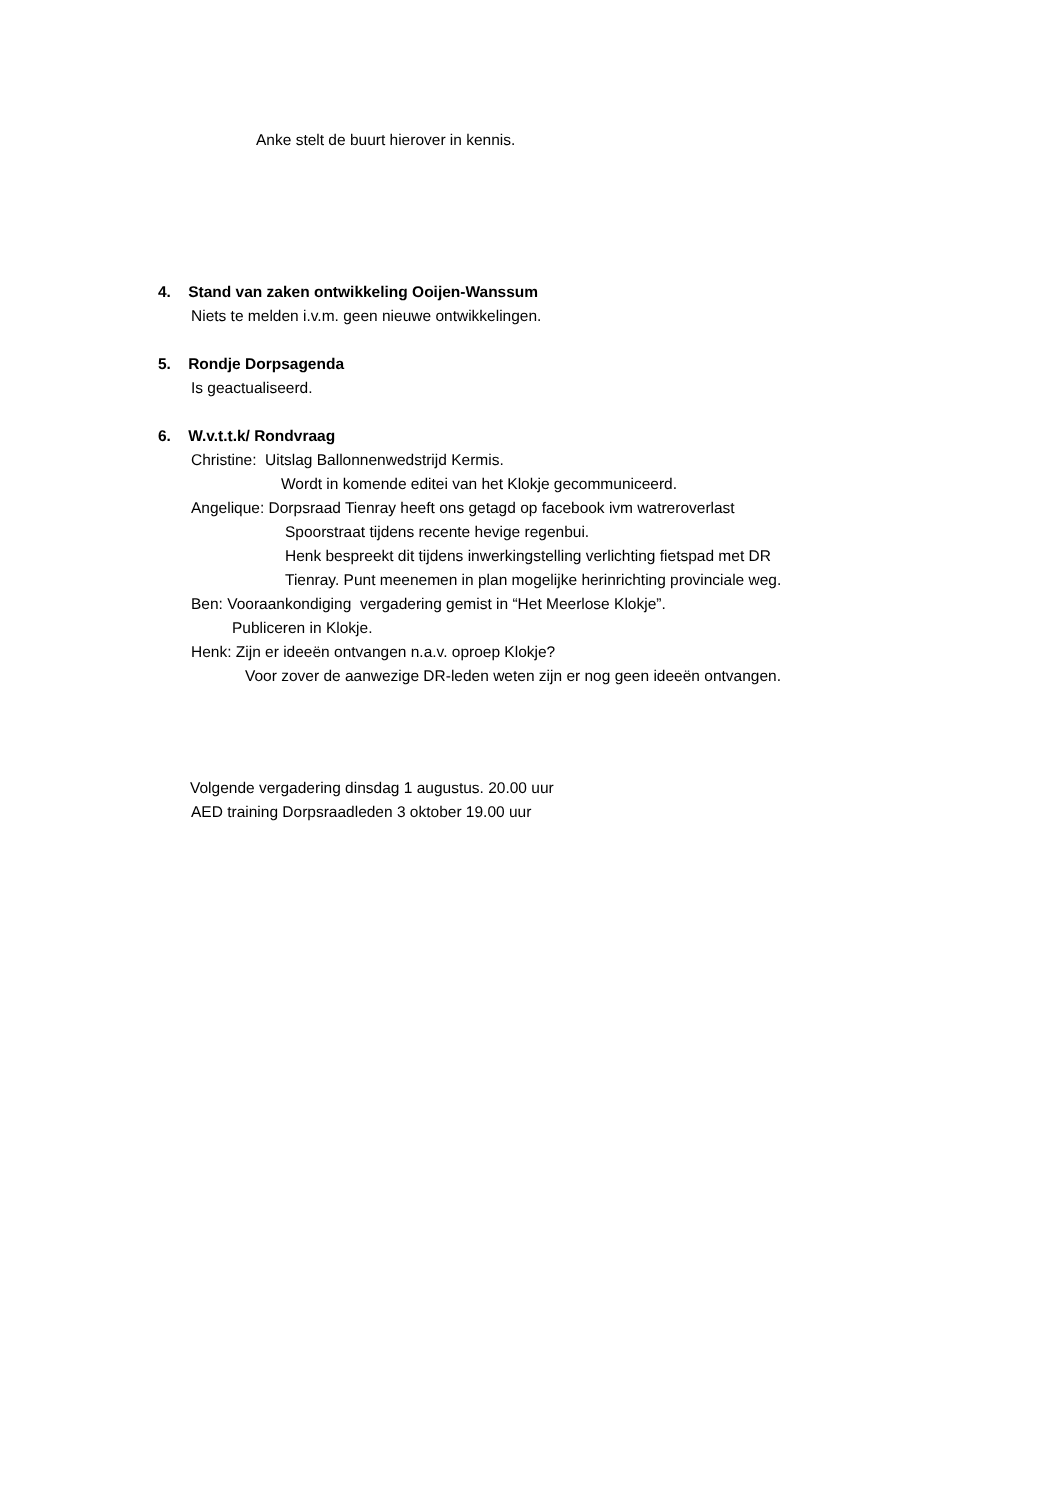Anke stelt de buurt hierover in kennis.
4. Stand van zaken ontwikkeling Ooijen-Wanssum
Niets te melden i.v.m. geen nieuwe ontwikkelingen.
5. Rondje Dorpsagenda
Is geactualiseerd.
6. W.v.t.t.k/ Rondvraag
Christine: Uitslag Ballonnenwedstrijd Kermis.
Wordt in komende editei van het Klokje gecommuniceerd.
Angelique: Dorpsraad Tienray heeft ons getagd op facebook ivm watreroverlast
Spoorstraat tijdens recente hevige regenbui.
Henk bespreekt dit tijdens inwerkingstelling verlichting fietspad met DR
Tienray. Punt meenemen in plan mogelijke herinrichting provinciale weg.
Ben: Vooraankondiging vergadering gemist in “Het Meerlose Klokje”.
Publiceren in Klokje.
Henk: Zijn er ideeën ontvangen n.a.v. oproep Klokje?
Voor zover de aanwezige DR-leden weten zijn er nog geen ideeën ontvangen.
Volgende vergadering dinsdag 1 augustus. 20.00 uur
AED training Dorpsraadleden 3 oktober 19.00 uur